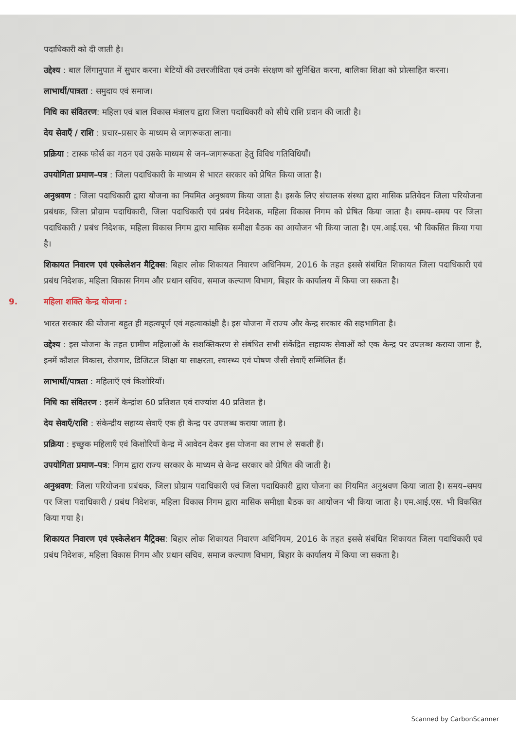पदाधिकारी को दी जाती है।
उद्देश्य : बाल लिंगानुपात में सुधार करना। बेटियों की उत्तरजीविता एवं उनके संरक्षण को सुनिश्चित करना, बालिका शिक्षा को प्रोत्साहित करना।
लाभार्थी/पात्रता : समुदाय एवं समाज।
निधि का संवितरण: महिला एवं बाल विकास मंत्रालय द्वारा जिला पदाधिकारी को सीधे राशि प्रदान की जाती है।
देय सेवाएँ / राशि : प्रचार–प्रसार के माध्यम से जागरूकता लाना।
प्रक्रिया : टास्क फोर्स का गठन एवं उसके माध्यम से जन–जागरूकता हेतु विविध गतिविधियाँ।
उपयोगिता प्रमाण–पत्र : जिला पदाधिकारी के माध्यम से भारत सरकार को प्रेषित किया जाता है।
अनुश्रवण : जिला पदाधिकारी द्वारा योजना का नियमित अनुश्रवण किया जाता है। इसके लिए संचालक संस्था द्वारा मासिक प्रतिवेदन जिला परियोजना प्रबंधक, जिला प्रोग्राम पदाधिकारी, जिला पदाधिकारी एवं प्रबंध निदेशक, महिला विकास निगम को प्रेषित किया जाता है। समय–समय पर जिला पदाधिकारी / प्रबंध निदेशक, महिला विकास निगम द्वारा मासिक समीक्षा बैठक का आयोजन भी किया जाता है। एम.आई.एस. भी विकसित किया गया है।
शिकायत निवारण एवं एस्केलेशन मैट्रिक्स: बिहार लोक शिकायत निवारण अधिनियम, 2016 के तहत इससे संबंधित शिकायत जिला पदाधिकारी एवं प्रबंध निदेशक, महिला विकास निगम और प्रधान सचिव, समाज कल्याण विभाग, बिहार के कार्यालय में किया जा सकता है।
9. महिला शक्ति केन्द्र योजना :
भारत सरकार की योजना बहुत ही महत्वपूर्ण एवं महत्वाकांक्षी है। इस योजना में राज्य और केन्द्र सरकार की सहभागिता है।
उद्देश्य : इस योजना के तहत ग्रामीण महिलाओं के सशक्तिकरण से संबंधित सभी संकेंद्रित सहायक सेवाओं को एक केन्द्र पर उपलब्ध कराया जाना है, इनमें कौशल विकास, रोजगार, डिजिटल शिक्षा या साक्षरता, स्वास्थ्य एवं पोषण जैसी सेवाएँ सम्मिलित हैं।
लाभार्थी/पात्रता : महिलाएँ एवं किशोरियाँ।
निधि का संवितरण : इसमें केन्द्रांश 60 प्रतिशत एवं राज्यांश 40 प्रतिशत है।
देय सेवाएँ/राशि : संकेन्द्रीय सहाय्य सेवाएँ एक ही केन्द्र पर उपलब्ध कराया जाता है।
प्रक्रिया : इच्छुक महिलाएँ एवं किशोरियाँ केन्द्र में आवेदन देकर इस योजना का लाभ ले सकती हैं।
उपयोगिता प्रमाण–पत्र: निगम द्वारा राज्य सरकार के माध्यम से केन्द्र सरकार को प्रेषित की जाती है।
अनुश्रवण: जिला परियोजना प्रबंधक, जिला प्रोग्राम पदाधिकारी एवं जिला पदाधिकारी द्वारा योजना का नियमित अनुश्रवण किया जाता है। समय–समय पर जिला पदाधिकारी / प्रबंध निदेशक, महिला विकास निगम द्वारा मासिक समीक्षा बैठक का आयोजन भी किया जाता है। एम.आई.एस. भी विकसित किया गया है।
शिकायत निवारण एवं एस्केलेशन मैट्रिक्स: बिहार लोक शिकायत निवारण अधिनियम, 2016 के तहत इससे संबंधित शिकायत जिला पदाधिकारी एवं प्रबंध निदेशक, महिला विकास निगम और प्रधान सचिव, समाज कल्याण विभाग, बिहार के कार्यालय में किया जा सकता है।
Scanned by CarbonScanner